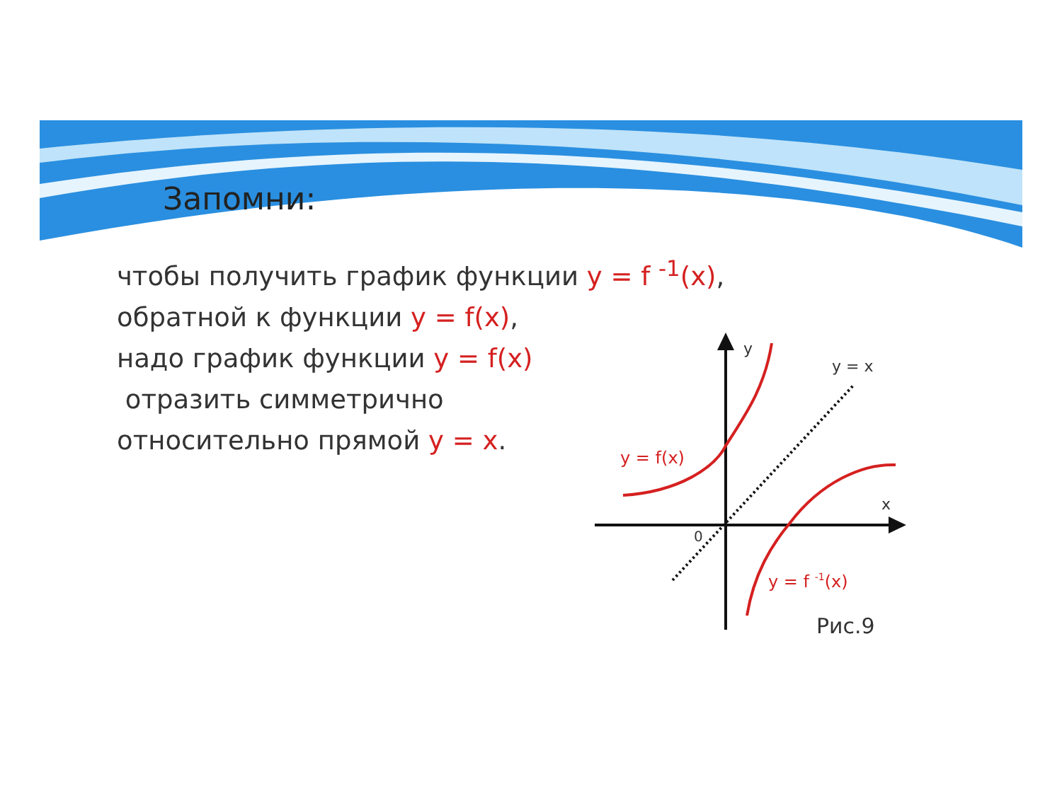Запомни:
чтобы получить график функции y = f <sup>-1</sup>(x),
обратной к функции y = f(x),
надо график функции y = f(x)
отразить симметрично
относительно прямой y = x.
y
y = x
y = f(x)
x
0
y = f -1(x)
Рис.9